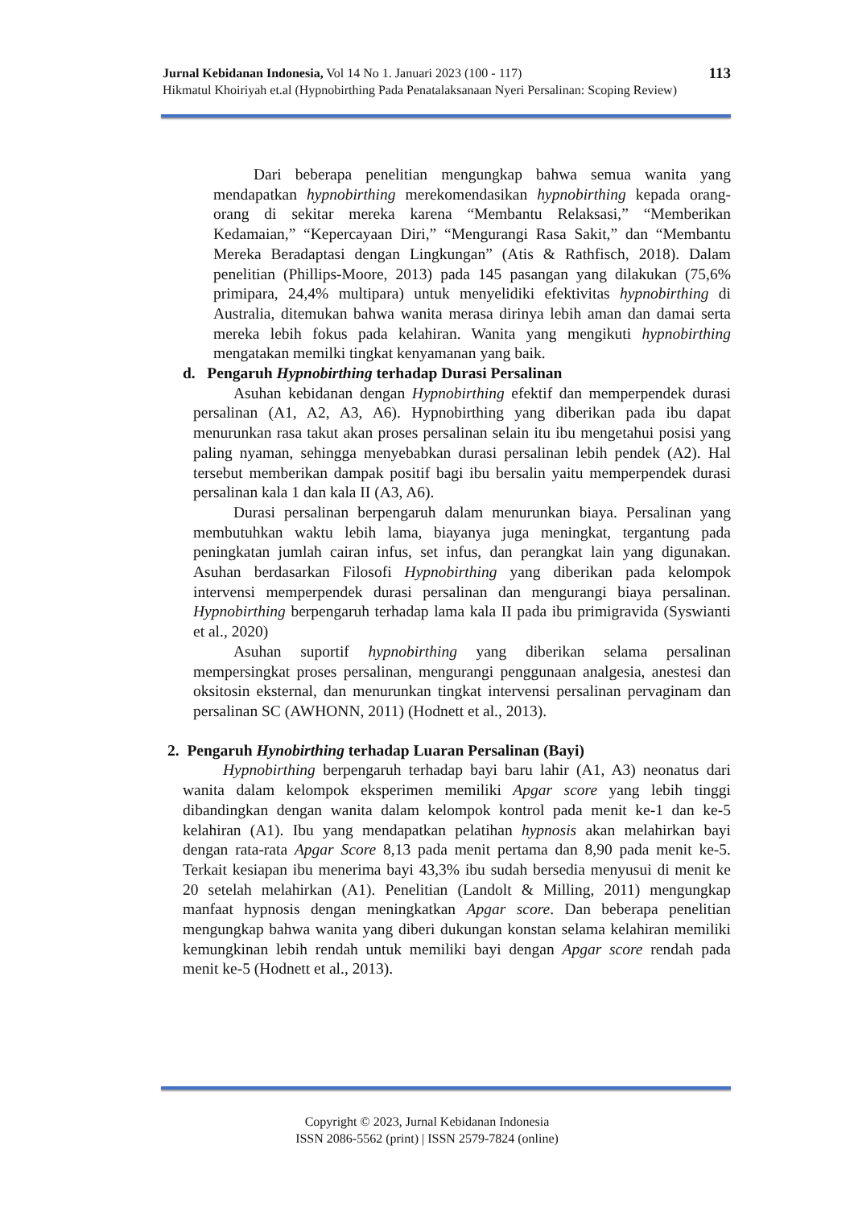113 Jurnal Kebidanan Indonesia, Vol 14 No 1. Januari 2023 (100 - 117)
Hikmatul Khoiriyah et.al (Hypnobirthing Pada Penatalaksanaan Nyeri Persalinan: Scoping Review)
Dari beberapa penelitian mengungkap bahwa semua wanita yang mendapatkan hypnobirthing merekomendasikan hypnobirthing kepada orang-orang di sekitar mereka karena “Membantu Relaksasi,” “Memberikan Kedamaian,” “Kepercayaan Diri,” “Mengurangi Rasa Sakit,” dan “Membantu Mereka Beradaptasi dengan Lingkungan” (Atis & Rathfisch, 2018). Dalam penelitian (Phillips-Moore, 2013) pada 145 pasangan yang dilakukan (75,6% primipara, 24,4% multipara) untuk menyelidiki efektivitas hypnobirthing di Australia, ditemukan bahwa wanita merasa dirinya lebih aman dan damai serta mereka lebih fokus pada kelahiran. Wanita yang mengikuti hypnobirthing mengatakan memilki tingkat kenyamanan yang baik.
d. Pengaruh Hypnobirthing terhadap Durasi Persalinan
Asuhan kebidanan dengan Hypnobirthing efektif dan memperpendek durasi persalinan (A1, A2, A3, A6). Hypnobirthing yang diberikan pada ibu dapat menurunkan rasa takut akan proses persalinan selain itu ibu mengetahui posisi yang paling nyaman, sehingga menyebabkan durasi persalinan lebih pendek (A2). Hal tersebut memberikan dampak positif bagi ibu bersalin yaitu memperpendek durasi persalinan kala 1 dan kala II (A3, A6).
Durasi persalinan berpengaruh dalam menurunkan biaya. Persalinan yang membutuhkan waktu lebih lama, biayanya juga meningkat, tergantung pada peningkatan jumlah cairan infus, set infus, dan perangkat lain yang digunakan. Asuhan berdasarkan Filosofi Hypnobirthing yang diberikan pada kelompok intervensi memperpendek durasi persalinan dan mengurangi biaya persalinan. Hypnobirthing berpengaruh terhadap lama kala II pada ibu primigravida (Syswianti et al., 2020)
Asuhan suportif hypnobirthing yang diberikan selama persalinan mempersingkat proses persalinan, mengurangi penggunaan analgesia, anestesi dan oksitosin eksternal, dan menurunkan tingkat intervensi persalinan pervaginam dan persalinan SC (AWHONN, 2011) (Hodnett et al., 2013).
2. Pengaruh Hynobirthing terhadap Luaran Persalinan (Bayi)
Hypnobirthing berpengaruh terhadap bayi baru lahir (A1, A3) neonatus dari wanita dalam kelompok eksperimen memiliki Apgar score yang lebih tinggi dibandingkan dengan wanita dalam kelompok kontrol pada menit ke-1 dan ke-5 kelahiran (A1). Ibu yang mendapatkan pelatihan hypnosis akan melahirkan bayi dengan rata-rata Apgar Score 8,13 pada menit pertama dan 8,90 pada menit ke-5. Terkait kesiapan ibu menerima bayi 43,3% ibu sudah bersedia menyusui di menit ke 20 setelah melahirkan (A1). Penelitian (Landolt & Milling, 2011) mengungkap manfaat hypnosis dengan meningkatkan Apgar score. Dan beberapa penelitian mengungkap bahwa wanita yang diberi dukungan konstan selama kelahiran memiliki kemungkinan lebih rendah untuk memiliki bayi dengan Apgar score rendah pada menit ke-5 (Hodnett et al., 2013).
Copyright © 2023, Jurnal Kebidanan Indonesia
ISSN 2086-5562 (print) | ISSN 2579-7824 (online)